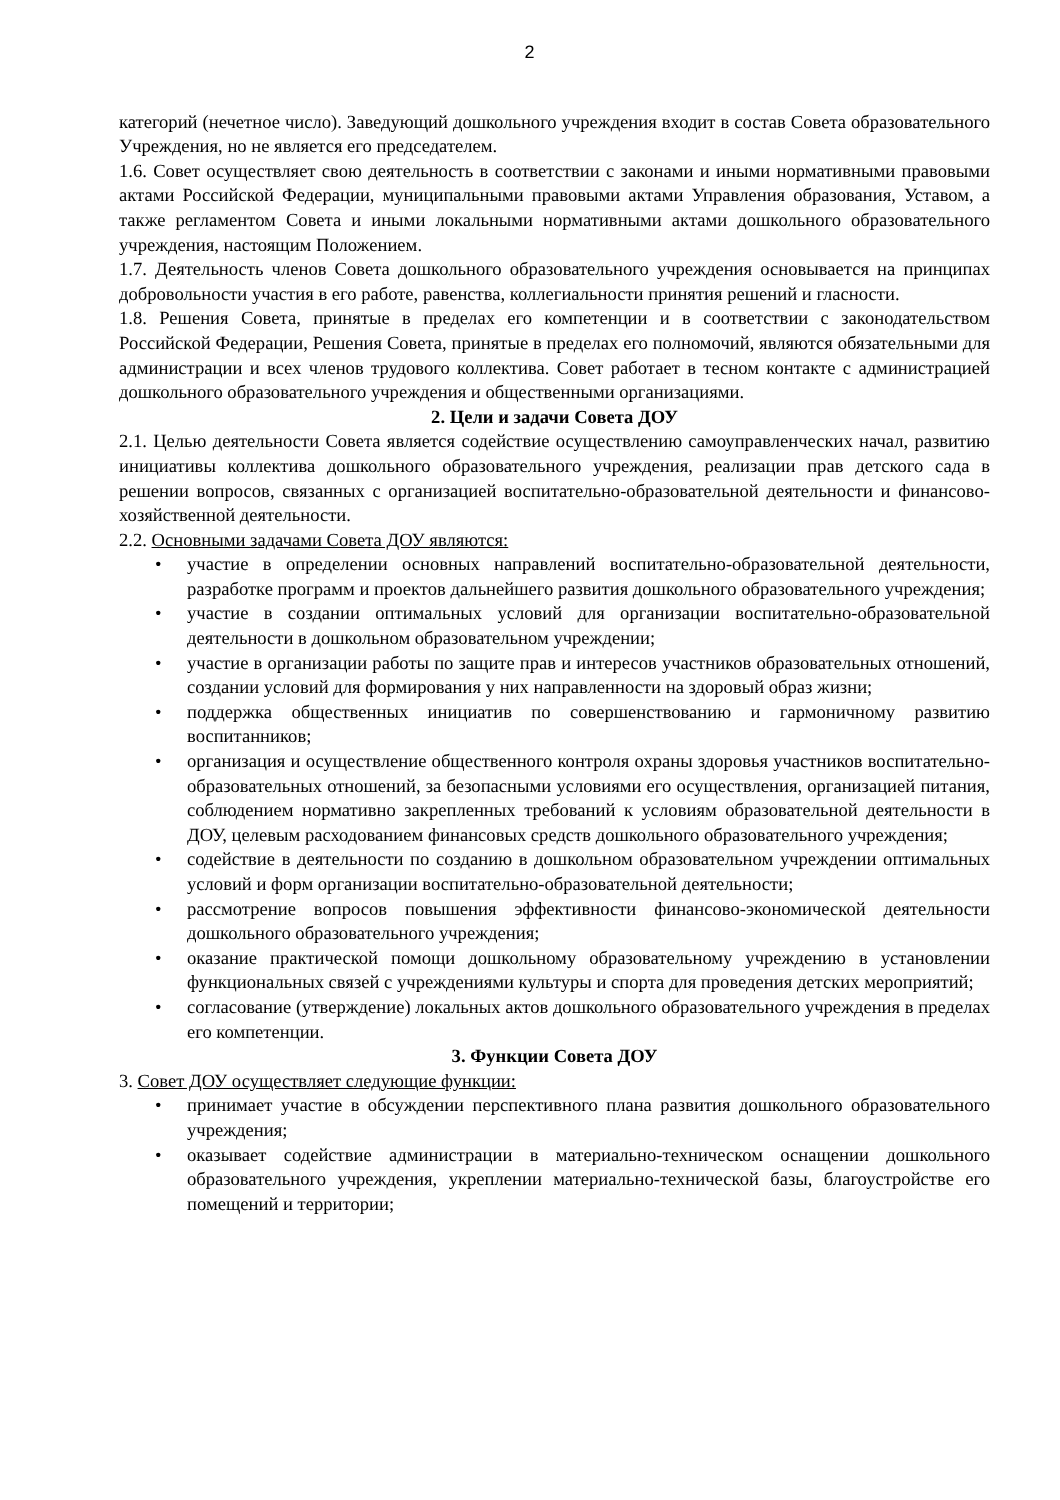2
категорий (нечетное число). Заведующий дошкольного учреждения входит в состав Совета образовательного Учреждения, но не является его председателем.
1.6. Совет осуществляет свою деятельность в соответствии с законами и иными нормативными правовыми актами Российской Федерации, муниципальными правовыми актами Управления образования, Уставом, а также регламентом Совета и иными локальными нормативными актами дошкольного образовательного учреждения, настоящим Положением.
1.7. Деятельность членов Совета дошкольного образовательного учреждения основывается на принципах добровольности участия в его работе, равенства, коллегиальности принятия решений и гласности.
1.8. Решения Совета, принятые в пределах его компетенции и в соответствии с законодательством Российской Федерации, Решения Совета, принятые в пределах его полномочий, являются обязательными для администрации и всех членов трудового коллектива. Совет работает в тесном контакте с администрацией дошкольного образовательного учреждения и общественными организациями.
2. Цели и задачи Совета ДОУ
2.1. Целью деятельности Совета является содействие осуществлению самоуправленческих начал, развитию инициативы коллектива дошкольного образовательного учреждения, реализации прав детского сада в решении вопросов, связанных с организацией воспитательно-образовательной деятельности и финансово-хозяйственной деятельности.
2.2. Основными задачами Совета ДОУ являются:
• участие в определении основных направлений воспитательно-образовательной деятельности, разработке программ и проектов дальнейшего развития дошкольного образовательного учреждения;
• участие в создании оптимальных условий для организации воспитательно-образовательной деятельности в дошкольном образовательном учреждении;
• участие в организации работы по защите прав и интересов участников образовательных отношений, создании условий для формирования у них направленности на здоровый образ жизни;
• поддержка общественных инициатив по совершенствованию и гармоничному развитию воспитанников;
• организация и осуществление общественного контроля охраны здоровья участников воспитательно-образовательных отношений, за безопасными условиями его осуществления, организацией питания, соблюдением нормативно закрепленных требований к условиям образовательной деятельности в ДОУ, целевым расходованием финансовых средств дошкольного образовательного учреждения;
• содействие в деятельности по созданию в дошкольном образовательном учреждении оптимальных условий и форм организации воспитательно-образовательной деятельности;
• рассмотрение вопросов повышения эффективности финансово-экономической деятельности дошкольного образовательного учреждения;
• оказание практической помощи дошкольному образовательному учреждению в установлении функциональных связей с учреждениями культуры и спорта для проведения детских мероприятий;
• согласование (утверждение) локальных актов дошкольного образовательного учреждения в пределах его компетенции.
3. Функции Совета ДОУ
3. Совет ДОУ осуществляет следующие функции:
• принимает участие в обсуждении перспективного плана развития дошкольного образовательного учреждения;
• оказывает содействие администрации в материально-техническом оснащении дошкольного образовательного учреждения, укреплении материально-технической базы, благоустройстве его помещений и территории;